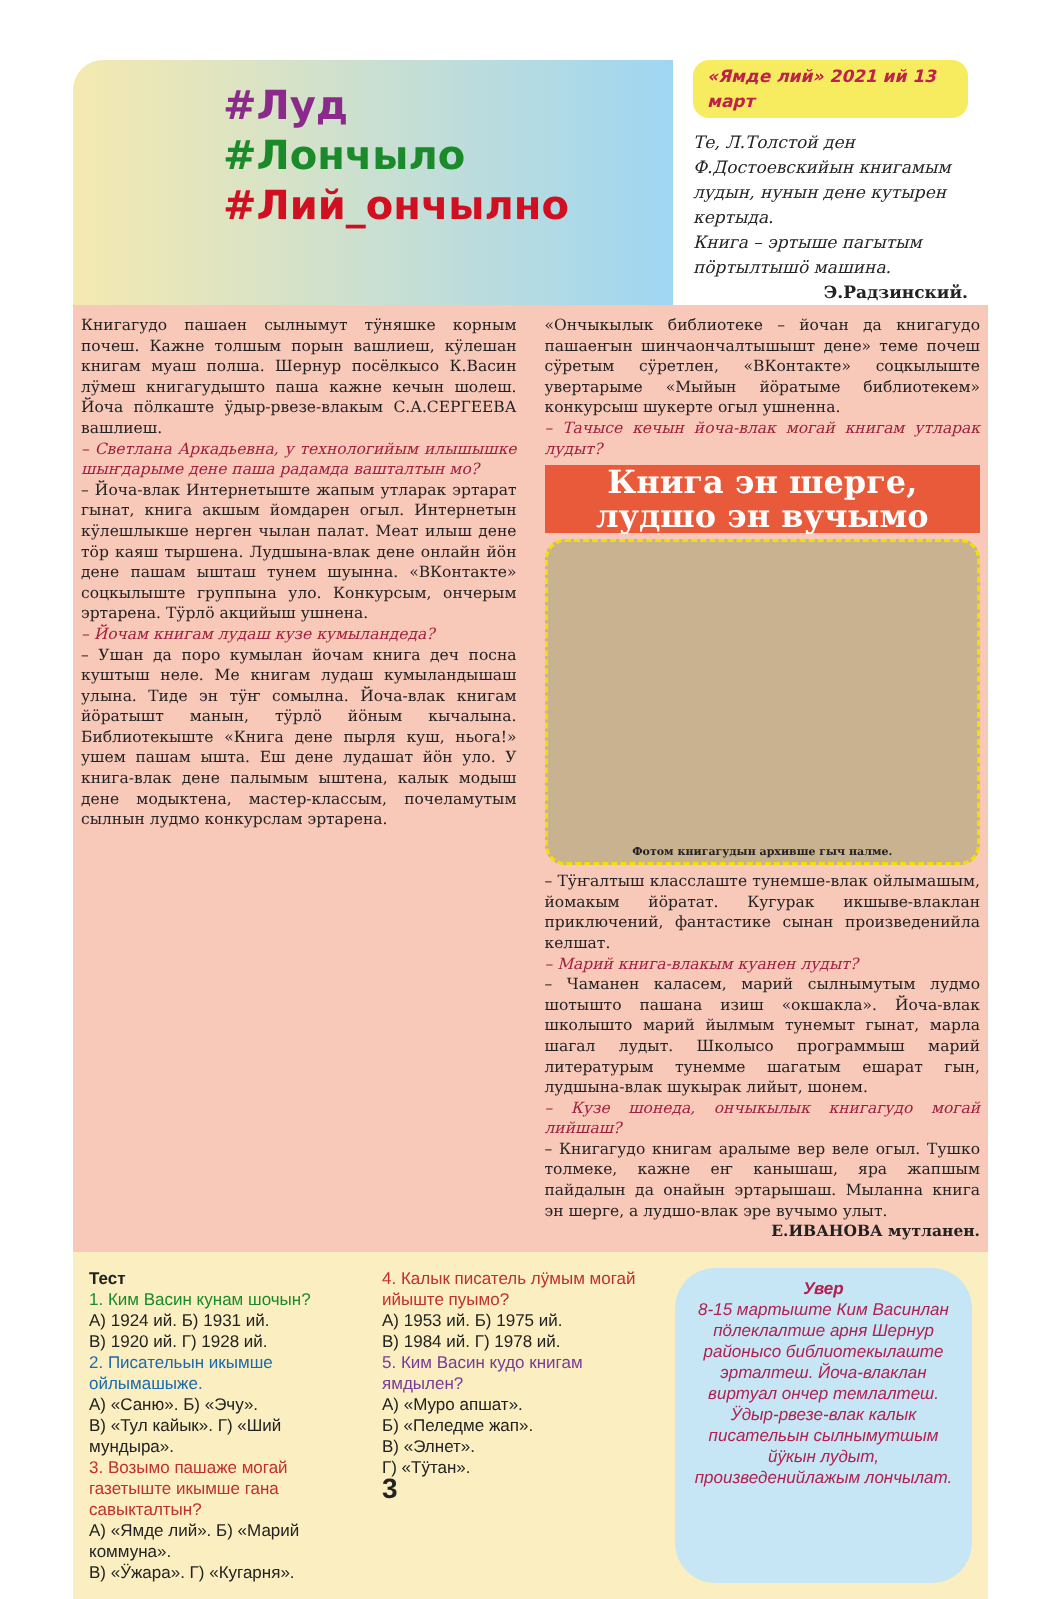#Луд
#Лончыло
#Лий_ончылно
«Ямде лий» 2021 ий 13 март
Те, Л.Толстой ден Ф.Достоевскийын книгамым лудын, нунын дене кутырен кертыда.
Книга – эртыше пагытым пӧртылтышӧ машина.
Э.Радзинский.
Книгагудо пашаен сылнымут тӱняшке корным почеш. Кажне толшым порын вашлиеш, кӱлешан книгам муаш полша. Шернур посёлкысо К.Васин лӱмеш книгагудышто паша кажне кечын шолеш. Йоча пӧлкаште ӱдыр-рвезе-влакым С.А.СЕРГЕЕВА вашлиеш.
– Светлана Аркадьевна, у технологийым илышышке шыҥдарыме дене паша радамда вашталтын мо?
– Йоча-влак Интернетыште жапым утларак эртарат гынат, книга акшым йомдарен огыл. Интернетын кӱлешлыкше нерген чылан палат. Меат илыш дене тӧр каяш тыршена. Лудшына-влак дене онлайн йӧн дене пашам ышташ тунем шуынна. «ВКонтакте» соцкылыште группына уло. Конкурсым, ончерым эртарена. Тӱрлӧ акцийыш ушнена.
– Йочам книгам лудаш кузе кумыландеда?
– Ушан да поро кумылан йочам книга деч посна куштыш неле. Ме книгам лудаш кумыландышаш улына. Тиде эн тӱҥ сомылна. Йоча-влак книгам йӧратышт манын, тӱрлӧ йӧным кычалына. Библиотекыште «Книга дене пырля куш, ньога!» ушем пашам ышта. Еш дене лудашат йӧн уло. У книга-влак дене палымым ыштена, калык модыш дене модыктена, мастер-классым, почеламутым сылнын лудмо конкурслам эртарена.
«Ончыкылык библиотеке – йочан да книгагудо пашаеҥын шинчаончалтышышт дене» теме почеш сӱретым сӱретлен, «ВКонтакте» соцкылыште увертарыме «Мыйын йӧратыме библиотекем» конкурсыш шукерте огыл ушненна.
– Тачысе кечын йоча-влак могай книгам утларак лудыт?
Книга эн шерге, лудшо эн вучымо
Фотом книгагудын архивше гыч налме.
– Тӱҥалтыш класслаште тунемше-влак ойлымашым, йомакым йӧратат. Кугурак икшыве-влаклан приключений, фантастике сынан произведенийла келшат.
– Марий книга-влакым куанен лудыт?
– Чаманен каласем, марий сылнымутым лудмо шотышто пашана изиш «окшакла». Йоча-влак школышто марий йылмым тунемыт гынат, марла шагал лудыт. Школысо программыш марий литературым тунемме шагатым ешарат гын, лудшына-влак шукырак лийыт, шонем.
– Кузе шонеда, ончыкылык книгагудо могай лийшаш?
– Книгагудо книгам аралыме вер веле огыл. Тушко толмеке, кажне еҥ канышаш, яра жапшым пайдалын да онайын эртарышаш. Мыланна книга эн шерге, а лудшо-влак эре вучымо улыт.
Е.ИВАНОВА мутланен.
Тест
1. Ким Васин кунам шочын?
А) 1924 ий. Б) 1931 ий.
В) 1920 ий. Г) 1928 ий.
2. Писательын икымше ойлымашыже.
А) «Саню». Б) «Эчу».
В) «Тул кайык». Г) «Ший мундыра».
3. Возымо пашаже могай газетыште икымше гана савыкталтын?
А) «Ямде лий». Б) «Марий коммуна».
В) «Ӱжара». Г) «Кугарня».
4. Калык писатель лӱмым могай ийыште пуымо?
А) 1953 ий. Б) 1975 ий.
В) 1984 ий. Г) 1978 ий.
5. Ким Васин кудо книгам ямдылен?
А) «Муро апшат».
Б) «Пеледме жап».
В) «Элнет».
Г) «Тӱтан».
3
Увер
8-15 мартыште Ким Васинлан пӧлеклалтше арня Шернур районысо библиотекылаште эрталтеш. Йоча-влаклан виртуал ончер темлалтеш. Ӱдыр-рвезе-влак калык писательын сылнымутшым йӱкын лудыт, произведенийлажым лончылат.